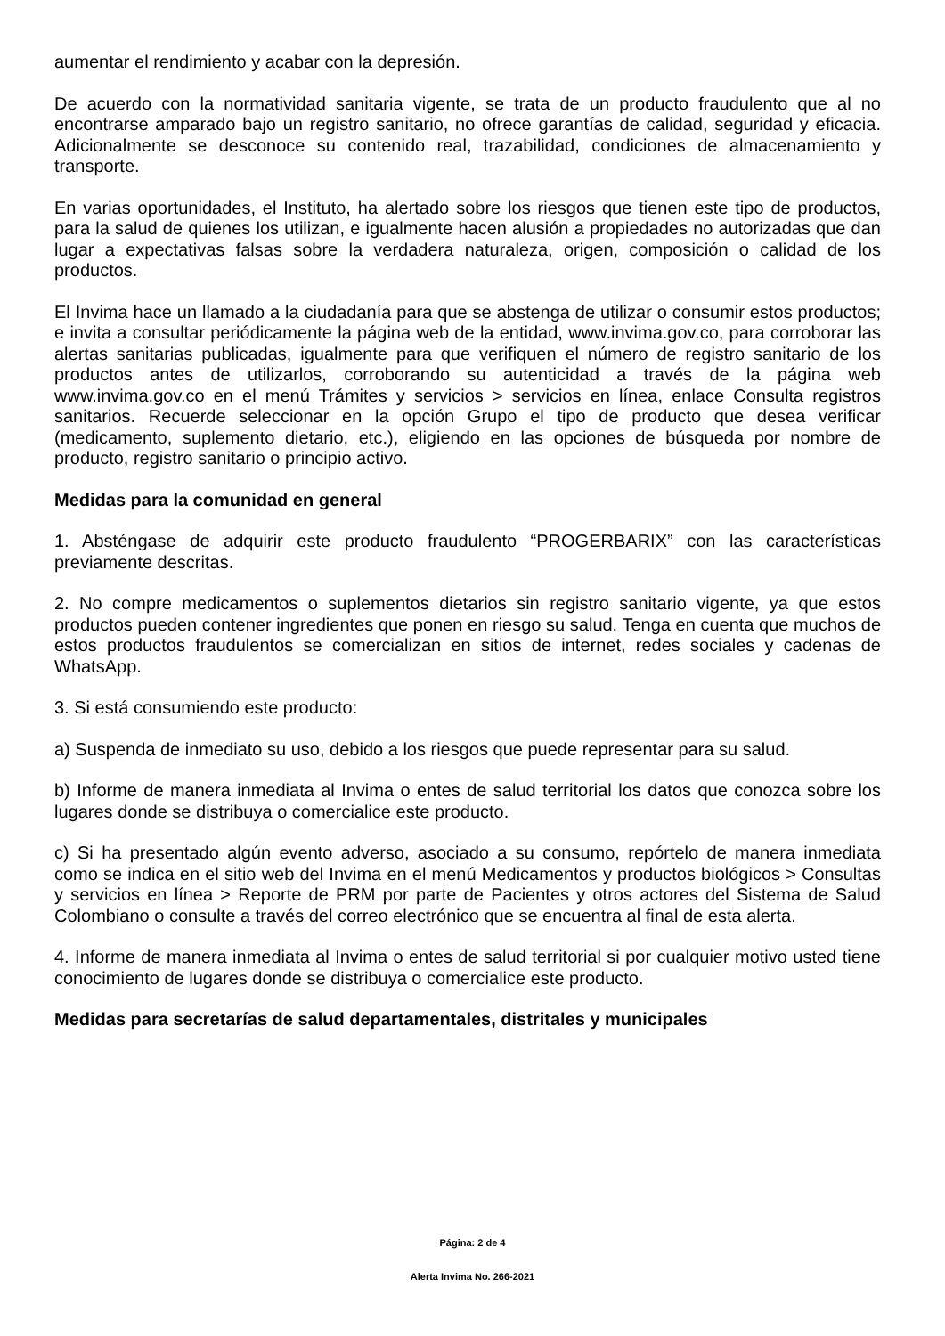aumentar el rendimiento y acabar con la depresión.
De acuerdo con la normatividad sanitaria vigente, se trata de un producto fraudulento que al no encontrarse amparado bajo un registro sanitario, no ofrece garantías de calidad, seguridad y eficacia. Adicionalmente se desconoce su contenido real, trazabilidad, condiciones de almacenamiento y transporte.
En varias oportunidades, el Instituto, ha alertado sobre los riesgos que tienen este tipo de productos, para la salud de quienes los utilizan, e igualmente hacen alusión a propiedades no autorizadas que dan lugar a expectativas falsas sobre la verdadera naturaleza, origen, composición o calidad de los productos.
El Invima hace un llamado a la ciudadanía para que se abstenga de utilizar o consumir estos productos; e invita a consultar periódicamente la página web de la entidad, www.invima.gov.co, para corroborar las alertas sanitarias publicadas, igualmente para que verifiquen el número de registro sanitario de los productos antes de utilizarlos, corroborando su autenticidad a través de la página web www.invima.gov.co en el menú Trámites y servicios > servicios en línea, enlace Consulta registros sanitarios. Recuerde seleccionar en la opción Grupo el tipo de producto que desea verificar (medicamento, suplemento dietario, etc.), eligiendo en las opciones de búsqueda por nombre de producto, registro sanitario o principio activo.
Medidas para la comunidad en general
1. Absténgase de adquirir este producto fraudulento “PROGERBARIX” con las características previamente descritas.
2. No compre medicamentos o suplementos dietarios sin registro sanitario vigente, ya que estos productos pueden contener ingredientes que ponen en riesgo su salud. Tenga en cuenta que muchos de estos productos fraudulentos se comercializan en sitios de internet, redes sociales y cadenas de WhatsApp.
3. Si está consumiendo este producto:
a) Suspenda de inmediato su uso, debido a los riesgos que puede representar para su salud.
b) Informe de manera inmediata al Invima o entes de salud territorial los datos que conozca sobre los lugares donde se distribuya o comercialice este producto.
c) Si ha presentado algún evento adverso, asociado a su consumo, repórtelo de manera inmediata como se indica en el sitio web del Invima en el menú Medicamentos y productos biológicos > Consultas y servicios en línea > Reporte de PRM por parte de Pacientes y otros actores del Sistema de Salud Colombiano o consulte a través del correo electrónico que se encuentra al final de esta alerta.
4. Informe de manera inmediata al Invima o entes de salud territorial si por cualquier motivo usted tiene conocimiento de lugares donde se distribuya o comercialice este producto.
Medidas para secretarías de salud departamentales, distritales y municipales
Página: 2 de 4
Alerta Invima No. 266-2021